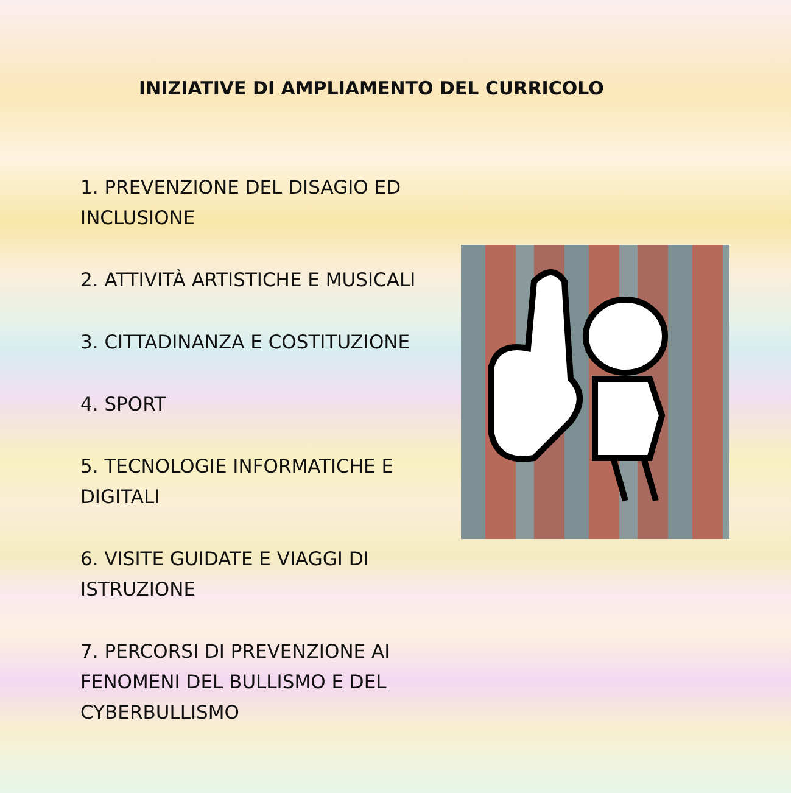INIZIATIVE DI AMPLIAMENTO DEL CURRICOLO
1. PREVENZIONE DEL DISAGIO ED INCLUSIONE
2. ATTIVITÀ ARTISTICHE E MUSICALI
3. CITTADINANZA E COSTITUZIONE
4. SPORT
5. TECNOLOGIE INFORMATICHE E DIGITALI
6. VISITE GUIDATE E VIAGGI DI ISTRUZIONE
7. PERCORSI DI PREVENZIONE AI FENOMENI DEL BULLISMO E DEL CYBERBULLISMO